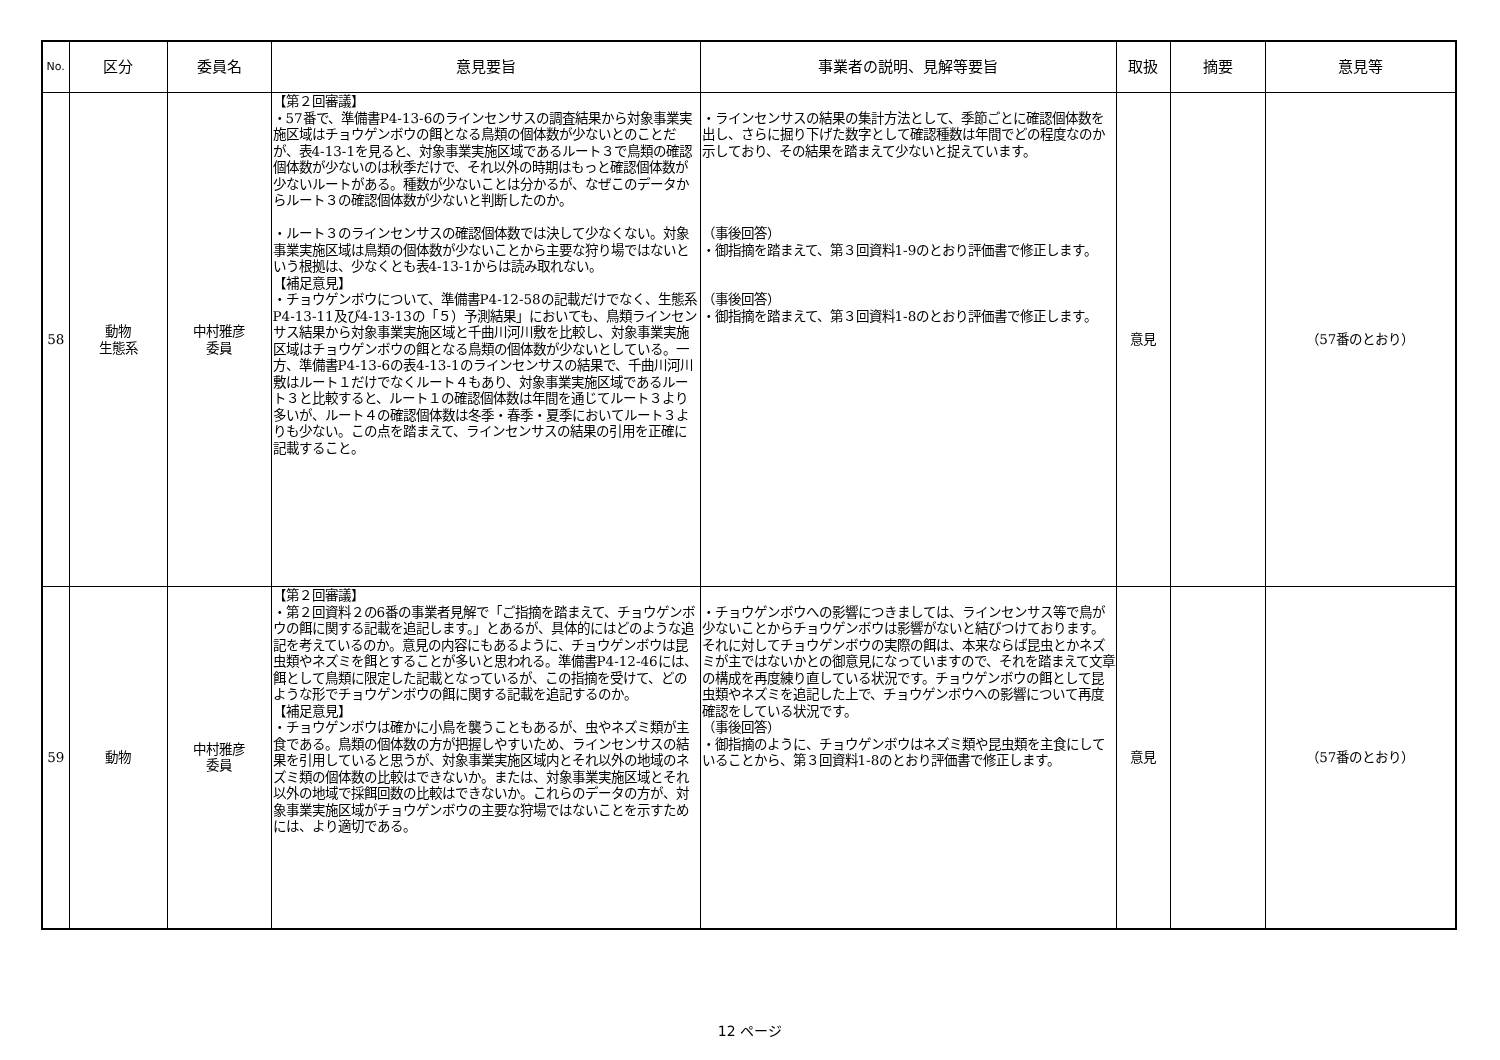| No. | 区分 | 委員名 | 意見要旨 | 事業者の説明、見解等要旨 | 取扱 | 摘要 | 意見等 |
| --- | --- | --- | --- | --- | --- | --- | --- |
| 58 | 動物 生態系 | 中村雅彦 委員 | 【第２回審議】 ・57番で、準備書P4-13-6のラインセンサスの調査結果から対象事業実施区域はチョウゲンボウの餌となる鳥類の個体数が少ないとのことだが、表4-13-1を見ると、対象事業実施区域であるルート３で鳥類の確認個体数が少ないのは秋季だけで、それ以外の時期はもっと確認個体数が少ないルートがある。種数が少ないことは分かるが、なぜこのデータからルート３の確認個体数が少ないと判断したのか。 ・ルート３のラインセンサスの確認個体数では決して少なくない。対象事業実施区域は鳥類の個体数が少ないことから主要な狩り場ではないという根拠は、少なくとも表4-13-1からは読み取れない。 【補足意見】 ・チョウゲンボウについて、準備書P4-12-58の記載だけでなく、生態系P4-13-11及び4-13-13の「５）予測結果」においても、鳥類ラインセンサス結果から対象事業実施区域と千曲川河川敷を比較し、対象事業実施区域はチョウゲンボウの餌となる鳥類の個体数が少ないとしている。一方、準備書P4-13-6の表4-13-1のラインセンサスの結果で、千曲川河川敷はルート１だけでなくルート４もあり、対象事業実施区域であるルート３と比較すると、ルート１の確認個体数は年間を通じてルート３より多いが、ルート４の確認個体数は冬季・春季・夏季においてルート３よりも少ない。この点を踏まえて、ラインセンサスの結果の引用を正確に記載すること。 | ・ラインセンサスの結果の集計方法として、季節ごとに確認個体数を出し、さらに掘り下げた数字として確認種数は年間でどの程度なのか示しており、その結果を踏まえて少ないと捉えています。 （事後回答） ・御指摘を踏まえて、第３回資料1-9のとおり評価書で修正します。 （事後回答） ・御指摘を踏まえて、第３回資料1-8のとおり評価書で修正します。 | 意見 | | （57番のとおり） |
| 59 | 動物 | 中村雅彦 委員 | 【第２回審議】 ・第２回資料２の6番の事業者見解で「ご指摘を踏まえて、チョウゲンボウの餌に関する記載を追記します。」とあるが、具体的にはどのような追記を考えているのか。意見の内容にもあるように、チョウゲンボウは昆虫類やネズミを餌とすることが多いと思われる。準備書P4-12-46には、餌として鳥類に限定した記載となっているが、この指摘を受けて、どのような形でチョウゲンボウの餌に関する記載を追記するのか。 【補足意見】 ・チョウゲンボウは確かに小鳥を襲うこともあるが、虫やネズミ類が主食である。鳥類の個体数の方が把握しやすいため、ラインセンサスの結果を引用していると思うが、対象事業実施区域内とそれ以外の地域のネズミ類の個体数の比較はできないか。または、対象事業実施区域とそれ以外の地域で採餌回数の比較はできないか。これらのデータの方が、対象事業実施区域がチョウゲンボウの主要な狩場ではないことを示すためには、より適切である。 | ・チョウゲンボウへの影響につきましては、ラインセンサス等で鳥が少ないことからチョウゲンボウは影響がないと結びつけております。それに対してチョウゲンボウの実際の餌は、本来ならば昆虫とかネズミが主ではないかとの御意見になっていますので、それを踏まえて文章の構成を再度練り直している状況です。チョウゲンボウの餌として昆虫類やネズミを追記した上で、チョウゲンボウへの影響について再度確認をしている状況です。 （事後回答） ・御指摘のように、チョウゲンボウはネズミ類や昆虫類を主食にしていることから、第３回資料1-8のとおり評価書で修正します。 | 意見 | | （57番のとおり） |
12 ページ